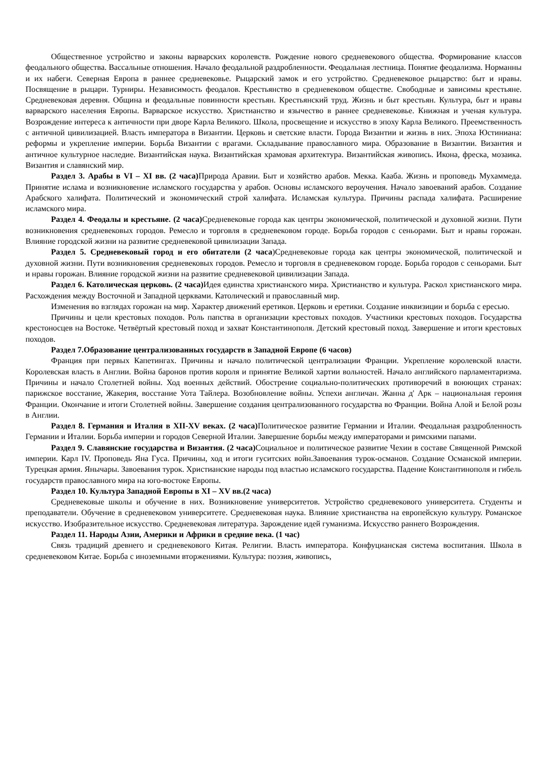Общественное устройство и законы варварских королевств. Рождение нового средневекового общества. Формирование классов феодального общества. Вассальные отношения. Начало феодальной раздробленности. Феодальная лестница. Понятие феодализма. Норманны и их набеги. Северная Европа в раннее средневековье. Рыцарский замок и его устройство. Средневековое рыцарство: быт и нравы. Посвящение в рыцари. Турниры. Независимость феодалов. Крестьянство в средневековом обществе. Свободные и зависимы крестьяне. Средневековая деревня. Община и феодальные повинности крестьян. Крестьянский труд. Жизнь и быт крестьян. Культура, быт и нравы варварского населения Европы. Варварское искусство. Христианство и язычество в раннее средневековье. Книжная и ученая культура. Возрождение интереса к античности при дворе Карла Великого. Школа, просвещение и искусство в эпоху Карла Великого. Преемственность с античной цивилизацией. Власть императора в Византии. Церковь и светские власти. Города Византии и жизнь в них. Эпоха Юстиниана: реформы и укрепление империи. Борьба Византии с врагами. Складывание православного мира. Образование в Византии. Византия и античное культурное наследие. Византийская наука. Византийская храмовая архитектура. Византийская живопись. Икона, фреска, мозаика. Византия и славянский мир.
Раздел 3. Арабы в VI – XI вв. (2 часа) Природа Аравии. Быт и хозяйство арабов. Мекка. Кааба. Жизнь и проповедь Мухаммеда. Принятие ислама и возникновение исламского государства у арабов. Основы исламского вероучения. Начало завоеваний арабов. Создание Арабского халифата. Политический и экономический строй халифата. Исламская культура. Причины распада халифата. Расширение исламского мира.
Раздел 4. Феодалы и крестьяне. (2 часа) Средневековые города как центры экономической, политической и духовной жизни. Пути возникновения средневековых городов. Ремесло и торговля в средневековом городе. Борьба городов с сеньорами. Быт и нравы горожан. Влияние городской жизни на развитие средневековой цивилизации Запада.
Раздел 5. Средневековый город и его обитатели (2 часа)Средневековые города как центры экономической, политической и духовной жизни. Пути возникновения средневековых городов. Ремесло и торговля в средневековом городе. Борьба городов с сеньорами. Быт и нравы горожан. Влияние городской жизни на развитие средневековой цивилизации Запада.
Раздел 6. Католическая церковь. (2 часа) Идея единства христианского мира. Христианство и культура. Раскол христианского мира. Расхождения между Восточной и Западной церквами. Католический и православный мир.
Изменения во взглядах горожан на мир. Характер движений еретиков. Церковь и еретики. Создание инквизиции и борьба с ересью.
Причины и цели крестовых походов. Роль папства в организации крестовых походов. Участники крестовых походов. Государства крестоносцев на Востоке. Четвёртый крестовый поход и захват Константинополя. Детский крестовый поход. Завершение и итоги крестовых походов.
Раздел 7.Образование централизованных государств в Западной Европе (6 часов)
Франция при первых Капетингах. Причины и начало политической централизации Франции. Укрепление королевской власти. Королевская власть в Англии. Война баронов против короля и принятие Великой хартии вольностей. Начало английского парламентаризма. Причины и начало Столетней войны. Ход военных действий. Обострение социально-политических противоречий в воюющих странах: парижское восстание, Жакерия, восстание Уота Тайлера. Возобновление войны. Успехи англичан. Жанна д' Арк – национальная героиня Франции. Окончание и итоги Столетней войны. Завершение создания централизованного государства во Франции. Война Алой и Белой розы в Англии.
Раздел 8. Германия и Италия в XII-XV веках. (2 часа) Политическое развитие Германии и Италии. Феодальная раздробленность Германии и Италии. Борьба империи и городов Северной Италии. Завершение борьбы между императорами и римскими папами.
Раздел 9. Славянские государства и Византия. (2 часа) Социальное и политическое развитие Чехии в составе Священной Римской империи. Карл IV. Проповедь Яна Гуса. Причины, ход и итоги гуситских войн.Завоевания турок-османов. Создание Османской империи. Турецкая армия. Янычары. Завоевания турок. Христианские народы под властью исламского государства. Падение Константинополя и гибель государств православного мира на юго-востоке Европы.
Раздел 10. Культура Западной Европы в XI – XV вв.(2 часа)
Средневековые школы и обучение в них. Возникновение университетов. Устройство средневекового университета. Студенты и преподаватели. Обучение в средневековом университете. Средневековая наука. Влияние христианства на европейскую культуру. Романское искусство. Изобразительное искусство. Средневековая литература. Зарождение идей гуманизма. Искусство раннего Возрождения.
Раздел 11. Народы Азии, Америки и Африки в средние века. (1 час)
Связь традиций древнего и средневекового Китая. Религии. Власть императора. Конфуцианская система воспитания. Школа в средневековом Китае. Борьба с иноземными вторжениями. Культура: поэзия, живопись,